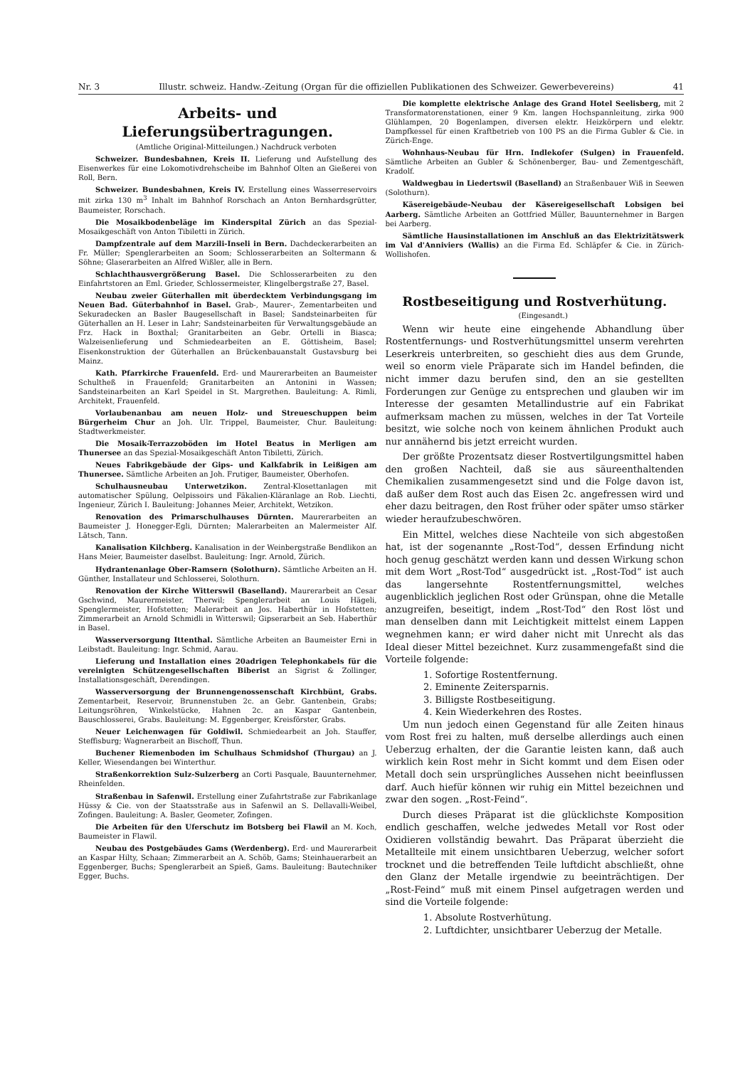Nr. 3 Illustr. schweiz. Handw.-Zeitung (Organ für die offiziellen Publikationen des Schweizer. Gewerbevereins) 41
Arbeits- und Lieferungsübertragungen.
(Amtliche Original-Mitteilungen.) Nachdruck verboten
Schweizer. Bundesbahnen, Kreis II. Lieferung und Aufstellung des Eisenwerkes für eine Lokomotivdrehscheibe im Bahnhof Olten an Gießerei von Roll, Bern.
Schweizer. Bundesbahnen, Kreis IV. Erstellung eines Wasserreservoirs mit zirka 130 m<sup>3</sup> Inhalt im Bahnhof Rorschach an Anton Bernhardsgrütter, Baumeister, Rorschach.
Die Mosaikbodenbeläge im Kinderspital Zürich an das Spezial-Mosaikgeschäft von Anton Tibiletti in Zürich.
Dampfzentrale auf dem Marzili-Inseli in Bern. Dachdeckerarbeiten an Fr. Müller; Spenglerarbeiten an Soom; Schlosserarbeiten an Soltermann & Söhne; Glaserarbeiten an Alfred Wißler, alle in Bern.
Schlachthausvergrößerung Basel. Die Schlosserarbeiten zu den Einfahrtstoren an Eml. Grieder, Schlossermeister, Klingelbergstraße 27, Basel.
Neubau zweier Güterhallen mit überdecktem Verbindungsgang im Neuen Bad. Güterbahnhof in Basel. Grab-, Maurer-, Zementarbeiten und Sekuradecken an Basler Baugesellschaft in Basel; Sandsteinarbeiten für Güterhallen an H. Leser in Lahr; Sandsteinarbeiten für Verwaltungsgebäude an Frz. Hack in Boxthal; Granitarbeiten an Gebr. Ortelli in Biasca; Walzeisenlieferung und Schmiedearbeiten an E. Göttisheim, Basel; Eisenkonstruktion der Güterhallen an Brückenbauanstalt Gustavsburg bei Mainz.
Kath. Pfarrkirche Frauenfeld. Erd- und Maurerarbeiten an Baumeister Schultheß in Frauenfeld; Granitarbeiten an Antonini in Wassen; Sandsteinarbeiten an Karl Speidel in St. Margrethen. Bauleitung: A. Rimli, Architekt, Frauenfeld.
Vorlaubenanbau am neuen Holz- und Streueschuppen beim Bürgerheim Chur an Joh. Ulr. Trippel, Baumeister, Chur. Bauleitung: Stadtwerkmeister.
Die Mosaik-Terrazzoböden im Hotel Beatus in Merligen am Thunersee an das Spezial-Mosaikgeschäft Anton Tibiletti, Zürich.
Neues Fabrikgebäude der Gips- und Kalkfabrik in Leißigen am Thunersee. Sämtliche Arbeiten an Joh. Frutiger, Baumeister, Oberhofen.
Schulhausneubau Unterwetzikon. Zentral-Klosettanlagen mit automatischer Spülung, Oelpissoirs und Fäkalien-Kläranlage an Rob. Liechti, Ingenieur, Zürich I. Bauleitung: Johannes Meier, Architekt, Wetzikon.
Renovation des Primarschulhauses Dürnten. Maurerarbeiten an Baumeister J. Honegger-Egli, Dürnten; Malerarbeiten an Malermeister Alf. Lätsch, Tann.
Kanalisation Kilchberg. Kanalisation in der Weinbergstraße Bendlikon an Hans Meier, Baumeister daselbst. Bauleitung: Ingr. Arnold, Zürich.
Hydrantenanlage Ober-Ramsern (Solothurn). Sämtliche Arbeiten an H. Günther, Installateur und Schlosserei, Solothurn.
Renovation der Kirche Witterswil (Baselland). Maurerarbeit an Cesar Gschwind, Maurermeister, Therwil; Spenglerarbeit an Louis Hägeli, Spenglermeister, Hofstetten; Malerarbeit an Jos. Haberthür in Hofstetten; Zimmerarbeit an Arnold Schmidli in Witterswil; Gipserarbeit an Seb. Haberthür in Basel.
Wasserversorgung Ittenthal. Sämtliche Arbeiten an Baumeister Erni in Leibstadt. Bauleitung: Ingr. Schmid, Aarau.
Lieferung und Installation eines 20adrigen Telephonkabels für die vereinigten Schützengesellschaften Biberist an Sigrist & Zollinger, Installationsgeschäft, Derendingen.
Wasserversorgung der Brunnengenossenschaft Kirchbünt, Grabs. Zementarbeit, Reservoir, Brunnenstuben 2c. an Gebr. Gantenbein, Grabs; Leitungsröhren, Winkelstücke, Hahnen 2c. an Kaspar Gantenbein, Bauschlosserei, Grabs. Bauleitung: M. Eggenberger, Kreisförster, Grabs.
Neuer Leichenwagen für Goldiwil. Schmiedearbeit an Joh. Stauffer, Steffisburg; Wagnerarbeit an Bischoff, Thun.
Buchener Riemenboden im Schulhaus Schmidshof (Thurgau) an J. Keller, Wiesendangen bei Winterthur.
Straßenkorrektion Sulz-Sulzerberg an Corti Pasquale, Bauunternehmer, Rheinfelden.
Straßenbau in Safenwil. Erstellung einer Zufahrtstraße zur Fabrikanlage Hüssy & Cie. von der Staatsstraße aus in Safenwil an S. Dellavalli-Weibel, Zofingen. Bauleitung: A. Basler, Geometer, Zofingen.
Die Arbeiten für den Uferschutz im Botsberg bei Flawil an M. Koch, Baumeister in Flawil.
Neubau des Postgebäudes Gams (Werdenberg). Erd- und Maurerarbeit an Kaspar Hilty, Schaan; Zimmerarbeit an A. Schöb, Gams; Steinhauerarbeit an Eggenberger, Buchs; Spenglerarbeit an Spieß, Gams. Bauleitung: Bautechniker Egger, Buchs.
Die komplette elektrische Anlage des Grand Hotel Seelisberg, mit 2 Transformatorenstationen, einer 9 Km. langen Hochspannleitung, zirka 900 Glühlampen, 20 Bogenlampen, diversen elektr. Heizkörpern und elektr. Dampfkessel für einen Kraftbetrieb von 100 PS an die Firma Gubler & Cie. in Zürich-Enge.
Wohnhaus-Neubau für Hrn. Indlekofer (Sulgen) in Frauenfeld. Sämtliche Arbeiten an Gubler & Schönenberger, Bau- und Zementgeschäft, Kradolf.
Waldwegbau in Liedertswil (Baselland) an Straßenbauer Wiß in Seewen (Solothurn).
Käsereigebäude-Neubau der Käsereigesellschaft Lobsigen bei Aarberg. Sämtliche Arbeiten an Gottfried Müller, Bauunternehmer in Bargen bei Aarberg.
Sämtliche Hausinstallationen im Anschluß an das Elektrizitätswerk im Val d'Anniviers (Wallis) an die Firma Ed. Schläpfer & Cie. in Zürich-Wollishofen.
Rostbeseitigung und Rostverhütung.
(Eingesandt.)
Wenn wir heute eine eingehende Abhandlung über Rostentfernungs- und Rostverhütungsmittel unserm verehrten Leserkreis unterbreiten, so geschieht dies aus dem Grunde, weil so enorm viele Präparate sich im Handel befinden, die nicht immer dazu berufen sind, den an sie gestellten Forderungen zur Genüge zu entsprechen und glauben wir im Interesse der gesamten Metallindustrie auf ein Fabrikat aufmerksam machen zu müssen, welches in der Tat Vorteile besitzt, wie solche noch von keinem ähnlichen Produkt auch nur annähernd bis jetzt erreicht wurden.
Der größte Prozentsatz dieser Rostvertilgungsmittel haben den großen Nachteil, daß sie aus säureenthaltenden Chemikalien zusammengesetzt sind und die Folge davon ist, daß außer dem Rost auch das Eisen 2c. angefressen wird und eher dazu beitragen, den Rost früher oder später umso stärker wieder heraufzubeschwören.
Ein Mittel, welches diese Nachteile von sich abgestoßen hat, ist der sogenannte „Rost-Tod“, dessen Erfindung nicht hoch genug geschätzt werden kann und dessen Wirkung schon mit dem Wort „Rost-Tod“ ausgedrückt ist. „Rost-Tod“ ist auch das langersehnte Rostentfernungsmittel, welches augenblicklich jeglichen Rost oder Grünspan, ohne die Metalle anzugreifen, beseitigt, indem „Rost-Tod“ den Rost löst und man denselben dann mit Leichtigkeit mittelst einem Lappen wegnehmen kann; er wird daher nicht mit Unrecht als das Ideal dieser Mittel bezeichnet. Kurz zusammengefaßt sind die Vorteile folgende:
1. Sofortige Rostentfernung.
2. Eminente Zeitersparnis.
3. Billigste Rostbeseitigung.
4. Kein Wiederkehren des Rostes.
Um nun jedoch einen Gegenstand für alle Zeiten hinaus vom Rost frei zu halten, muß derselbe allerdings auch einen Ueberzug erhalten, der die Garantie leisten kann, daß auch wirklich kein Rost mehr in Sicht kommt und dem Eisen oder Metall doch sein ursprüngliches Aussehen nicht beeinflussen darf. Auch hiefür können wir ruhig ein Mittel bezeichnen und zwar den sogen. „Rost-Feind“.
Durch dieses Präparat ist die glücklichste Komposition endlich geschaffen, welche jedwedes Metall vor Rost oder Oxidieren vollständig bewahrt. Das Präparat überzieht die Metallteile mit einem unsichtbaren Ueberzug, welcher sofort trocknet und die betreffenden Teile luftdicht abschließt, ohne den Glanz der Metalle irgendwie zu beeinträchtigen. Der „Rost-Feind“ muß mit einem Pinsel aufgetragen werden und sind die Vorteile folgende:
1. Absolute Rostverhütung.
2. Luftdichter, unsichtbarer Ueberzug der Metalle.